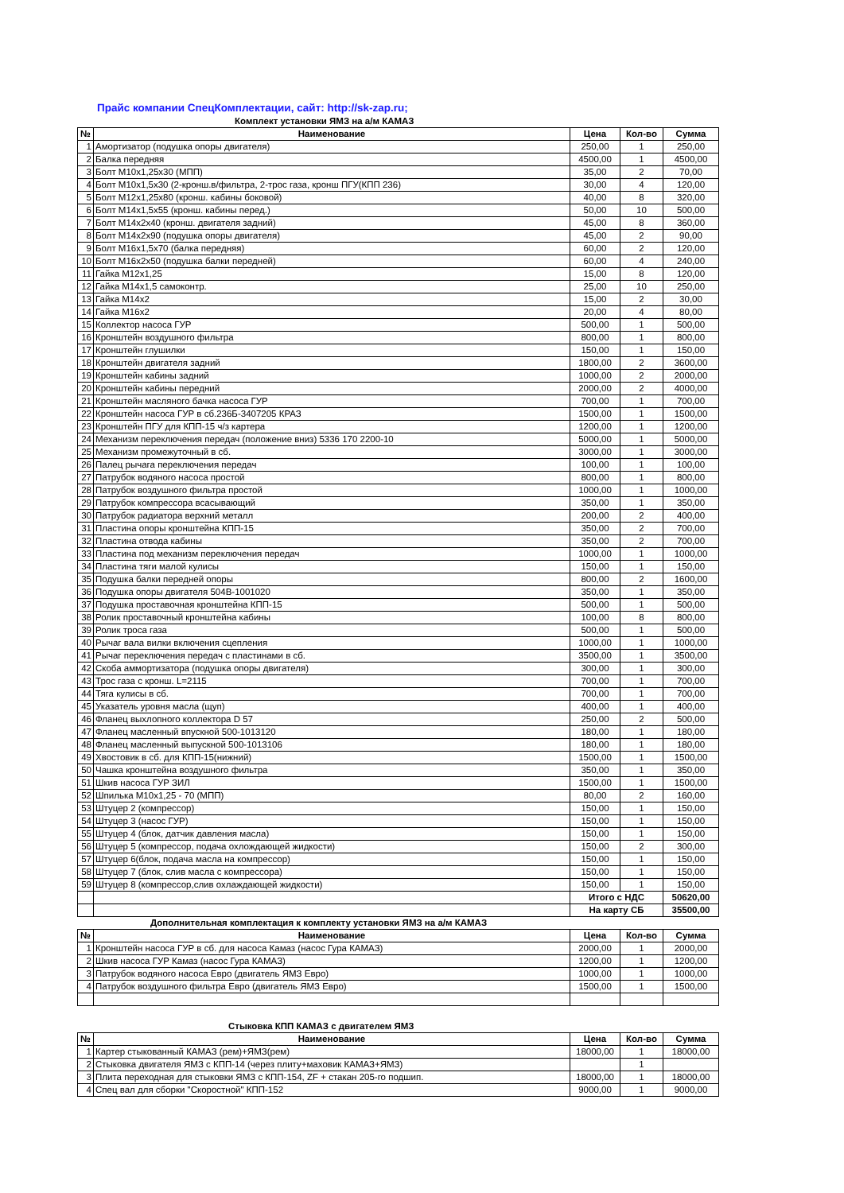Прайс компании СпецКомплектации, сайт: http://sk-zap.ru;
Комплект установки ЯМЗ на а/м КАМАЗ
| № | Наименование | Цена | Кол-во | Сумма |
| --- | --- | --- | --- | --- |
| 1 | Амортизатор (подушка опоры двигателя) | 250,00 | 1 | 250,00 |
| 2 | Балка передняя | 4500,00 | 1 | 4500,00 |
| 3 | Болт М10х1,25х30 (МПП) | 35,00 | 2 | 70,00 |
| 4 | Болт М10х1,5х30 (2-кронш.в/фильтра, 2-трос газа, кронш ПГУ(КПП 236) | 30,00 | 4 | 120,00 |
| 5 | Болт М12х1,25х80 (кронш. кабины боковой) | 40,00 | 8 | 320,00 |
| 6 | Болт М14х1,5х55 (кронш. кабины перед.) | 50,00 | 10 | 500,00 |
| 7 | Болт М14х2х40 (кронш. двигателя задний) | 45,00 | 8 | 360,00 |
| 8 | Болт М14х2х90 (подушка опоры двигателя) | 45,00 | 2 | 90,00 |
| 9 | Болт М16х1,5х70 (балка передняя) | 60,00 | 2 | 120,00 |
| 10 | Болт М16х2х50 (подушка балки передней) | 60,00 | 4 | 240,00 |
| 11 | Гайка М12х1,25 | 15,00 | 8 | 120,00 |
| 12 | Гайка М14х1,5 самоконтр. | 25,00 | 10 | 250,00 |
| 13 | Гайка М14х2 | 15,00 | 2 | 30,00 |
| 14 | Гайка М16х2 | 20,00 | 4 | 80,00 |
| 15 | Коллектор насоса ГУР | 500,00 | 1 | 500,00 |
| 16 | Кронштейн воздушного фильтра | 800,00 | 1 | 800,00 |
| 17 | Кронштейн глушилки | 150,00 | 1 | 150,00 |
| 18 | Кронштейн двигателя задний | 1800,00 | 2 | 3600,00 |
| 19 | Кронштейн кабины задний | 1000,00 | 2 | 2000,00 |
| 20 | Кронштейн кабины передний | 2000,00 | 2 | 4000,00 |
| 21 | Кронштейн масляного бачка насоса ГУР | 700,00 | 1 | 700,00 |
| 22 | Кронштейн насоса ГУР в сб.236Б-3407205 КРАЗ | 1500,00 | 1 | 1500,00 |
| 23 | Кронштейн ПГУ для КПП-15 ч/з картера | 1200,00 | 1 | 1200,00 |
| 24 | Механизм переключения передач (положение вниз) 5336 170 2200-10 | 5000,00 | 1 | 5000,00 |
| 25 | Механизм промежуточный в сб. | 3000,00 | 1 | 3000,00 |
| 26 | Палец рычага переключения передач | 100,00 | 1 | 100,00 |
| 27 | Патрубок водяного насоса простой | 800,00 | 1 | 800,00 |
| 28 | Патрубок воздушного фильтра простой | 1000,00 | 1 | 1000,00 |
| 29 | Патрубок компрессора всасывающий | 350,00 | 1 | 350,00 |
| 30 | Патрубок радиатора верхний металл | 200,00 | 2 | 400,00 |
| 31 | Пластина опоры кронштейна КПП-15 | 350,00 | 2 | 700,00 |
| 32 | Пластина отвода кабины | 350,00 | 2 | 700,00 |
| 33 | Пластина под механизм переключения передач | 1000,00 | 1 | 1000,00 |
| 34 | Пластина тяги малой кулисы | 150,00 | 1 | 150,00 |
| 35 | Подушка балки передней опоры | 800,00 | 2 | 1600,00 |
| 36 | Подушка опоры двигателя 504В-1001020 | 350,00 | 1 | 350,00 |
| 37 | Подушка проставочная кронштейна КПП-15 | 500,00 | 1 | 500,00 |
| 38 | Ролик проставочный кронштейна кабины | 100,00 | 8 | 800,00 |
| 39 | Ролик троса газа | 500,00 | 1 | 500,00 |
| 40 | Рычаг вала вилки включения сцепления | 1000,00 | 1 | 1000,00 |
| 41 | Рычаг переключения передач с пластинами в сб. | 3500,00 | 1 | 3500,00 |
| 42 | Скоба аммортизатора (подушка опоры двигателя) | 300,00 | 1 | 300,00 |
| 43 | Трос газа с кронш. L=2115 | 700,00 | 1 | 700,00 |
| 44 | Тяга кулисы в сб. | 700,00 | 1 | 700,00 |
| 45 | Указатель уровня масла (щуп) | 400,00 | 1 | 400,00 |
| 46 | Фланец выхлопного коллектора D 57 | 250,00 | 2 | 500,00 |
| 47 | Фланец масленный впускной 500-1013120 | 180,00 | 1 | 180,00 |
| 48 | Фланец масленный выпускной 500-1013106 | 180,00 | 1 | 180,00 |
| 49 | Хвостовик в сб. для КПП-15(нижний) | 1500,00 | 1 | 1500,00 |
| 50 | Чашка кронштейна воздушного фильтра | 350,00 | 1 | 350,00 |
| 51 | Шкив насоса ГУР ЗИЛ | 1500,00 | 1 | 1500,00 |
| 52 | Шпилька М10х1,25 - 70 (МПП) | 80,00 | 2 | 160,00 |
| 53 | Штуцер 2 (компрессор) | 150,00 | 1 | 150,00 |
| 54 | Штуцер 3 (насос ГУР) | 150,00 | 1 | 150,00 |
| 55 | Штуцер 4 (блок, датчик давления масла) | 150,00 | 1 | 150,00 |
| 56 | Штуцер 5 (компрессор, подача охлождающей жидкости) | 150,00 | 2 | 300,00 |
| 57 | Штуцер 6(блок, подача масла на компрессор) | 150,00 | 1 | 150,00 |
| 58 | Штуцер 7 (блок, слив масла с компрессора) | 150,00 | 1 | 150,00 |
| 59 | Штуцер 8 (компрессор,слив охлаждающей жидкости) | 150,00 | 1 | 150,00 |
| | | Итого с НДС | | 50620,00 |
| | | На карту СБ | | 35500,00 |
Дополнительная комплектация к комплекту установки ЯМЗ на а/м КАМАЗ
| № | Наименование | Цена | Кол-во | Сумма |
| --- | --- | --- | --- | --- |
| 1 | Кронштейн насоса ГУР в сб. для насоса Камаз (насос Гура КАМАЗ) | 2000,00 | 1 | 2000,00 |
| 2 | Шкив насоса ГУР Камаз (насос Гура КАМАЗ) | 1200,00 | 1 | 1200,00 |
| 3 | Патрубок водяного насоса Евро (двигатель ЯМЗ Евро) | 1000,00 | 1 | 1000,00 |
| 4 | Патрубок воздушного фильтра Евро (двигатель ЯМЗ Евро) | 1500,00 | 1 | 1500,00 |
Стыковка КПП КАМАЗ с двигателем ЯМЗ
| № | Наименование | Цена | Кол-во | Сумма |
| --- | --- | --- | --- | --- |
| 1 | Картер стыкованный КАМАЗ (рем)+ЯМЗ(рем) | 18000,00 | 1 | 18000,00 |
| 2 | Стыковка двигателя ЯМЗ с КПП-14 (через плиту+маховик КАМАЗ+ЯМЗ) | | 1 | |
| 3 | Плита переходная для стыковки ЯМЗ с КПП-154, ZF + стакан 205-го подшип. | 18000,00 | 1 | 18000,00 |
| 4 | Спец вал для сборки "Скоростной" КПП-152 | 9000,00 | 1 | 9000,00 |